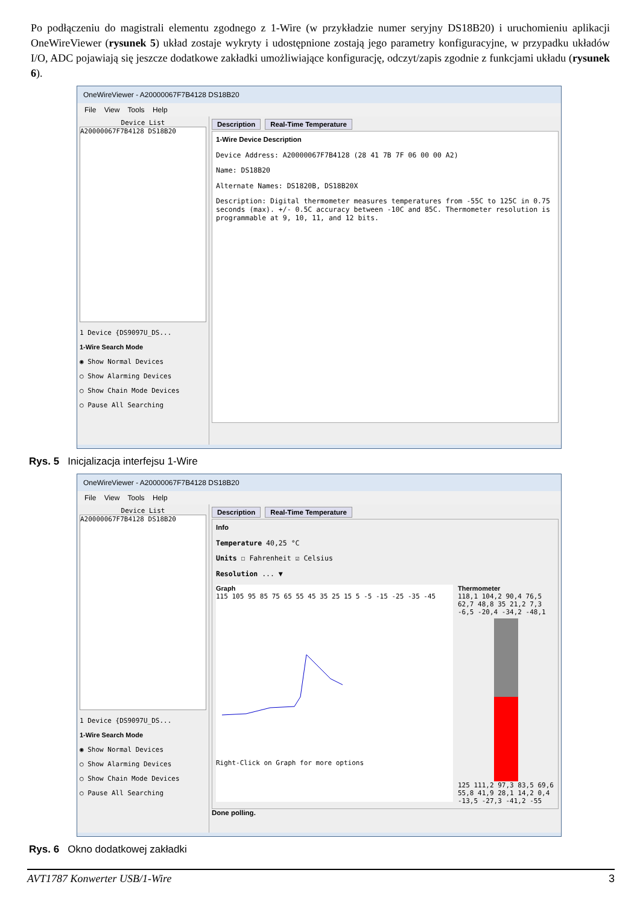Po podłączeniu do magistrali elementu zgodnego z 1-Wire (w przykładzie numer seryjny DS18B20) i uruchomieniu aplikacji OneWireViewer (rysunek 5) układ zostaje wykryty i udostępnione zostają jego parametry konfiguracyjne, w przypadku układów I/O, ADC pojawiają się jeszcze dodatkowe zakładki umożliwiające konfigurację, odczyt/zapis zgodnie z funkcjami układu (rysunek 6).
OneWireViewer - A20000067F7B4128 DS18B20
File View Tools Help
Device List
A20000067F7B4128 DS18B20
1 Device {DS9097U_DS...
1-Wire Search Mode
◉ Show Normal Devices
○ Show Alarming Devices
○ Show Chain Mode Devices
○ Pause All Searching
Description Real-Time Temperature
1-Wire Device Description
Device Address: A20000067F7B4128 (28 41 7B 7F 06 00 00 A2)
Name: DS18B20
Alternate Names: DS1820B, DS18B20X
Description: Digital thermometer measures temperatures from -55C to 125C in 0.75 seconds (max). +/- 0.5C accuracy between -10C and 85C. Thermometer resolution is programmable at 9, 10, 11, and 12 bits.
Rys. 5 Inicjalizacja interfejsu 1-Wire
OneWireViewer - A20000067F7B4128 DS18B20
File View Tools Help
Device List
A20000067F7B4128 DS18B20
1 Device {DS9097U_DS...
1-Wire Search Mode
◉ Show Normal Devices
○ Show Alarming Devices
○ Show Chain Mode Devices
○ Pause All Searching
Description Real-Time Temperature
Info
Temperature 40,25 °C
Units ☐ Fahrenheit ☑ Celsius
Resolution ... ▼
Graph
115 105 95 85 75 65 55 45 35 25 15 5 -5 -15 -25 -35 -45
Right-Click on Graph for more options
Thermometer
118,1 104,2 90,4 76,5 62,7 48,8 35 21,2 7,3 -6,5 -20,4 -34,2 -48,1
125 111,2 97,3 83,5 69,6 55,8 41,9 28,1 14,2 0,4 -13,5 -27,3 -41,2 -55
Done polling.
Rys. 6 Okno dodatkowej zakładki
AVT1787 Konwerter USB/1-Wire 3